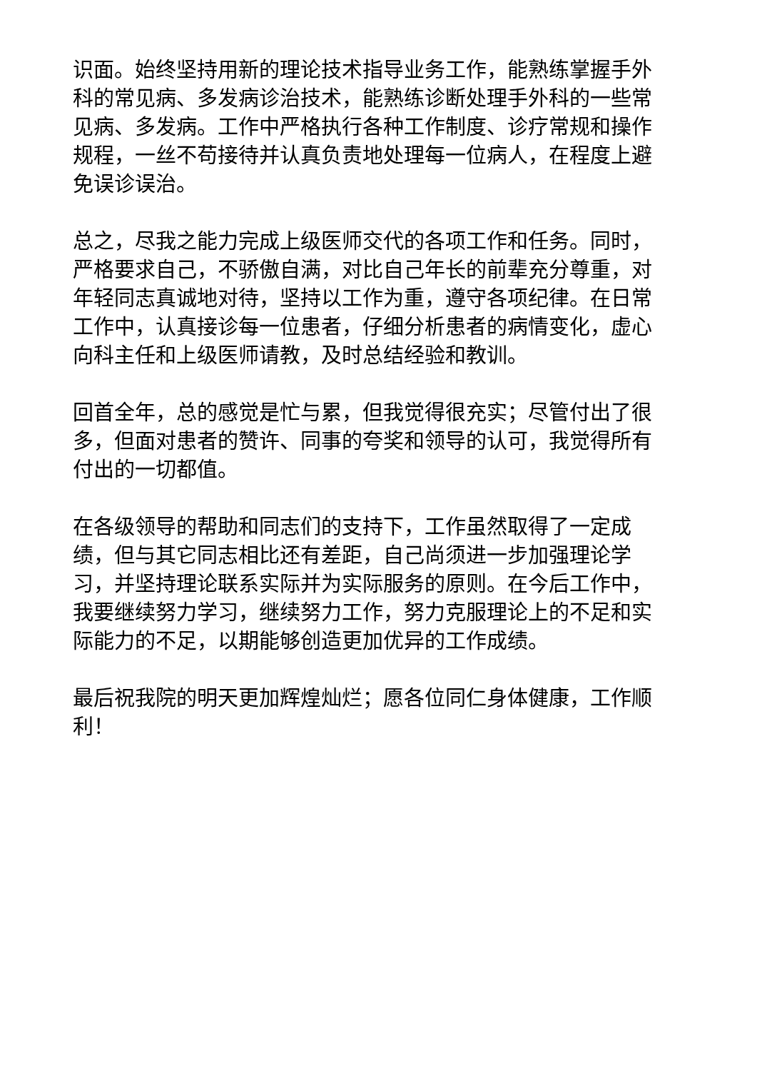识面。始终坚持用新的理论技术指导业务工作，能熟练掌握手外科的常见病、多发病诊治技术，能熟练诊断处理手外科的一些常见病、多发病。工作中严格执行各种工作制度、诊疗常规和操作规程，一丝不苟接待并认真负责地处理每一位病人，在程度上避免误诊误治。
总之，尽我之能力完成上级医师交代的各项工作和任务。同时，严格要求自己，不骄傲自满，对比自己年长的前辈充分尊重，对年轻同志真诚地对待，坚持以工作为重，遵守各项纪律。在日常工作中，认真接诊每一位患者，仔细分析患者的病情变化，虚心向科主任和上级医师请教，及时总结经验和教训。
回首全年，总的感觉是忙与累，但我觉得很充实；尽管付出了很多，但面对患者的赞许、同事的夸奖和领导的认可，我觉得所有付出的一切都值。
在各级领导的帮助和同志们的支持下，工作虽然取得了一定成绩，但与其它同志相比还有差距，自己尚须进一步加强理论学习，并坚持理论联系实际并为实际服务的原则。在今后工作中，我要继续努力学习，继续努力工作，努力克服理论上的不足和实际能力的不足，以期能够创造更加优异的工作成绩。
最后祝我院的明天更加辉煌灿烂；愿各位同仁身体健康，工作顺利！